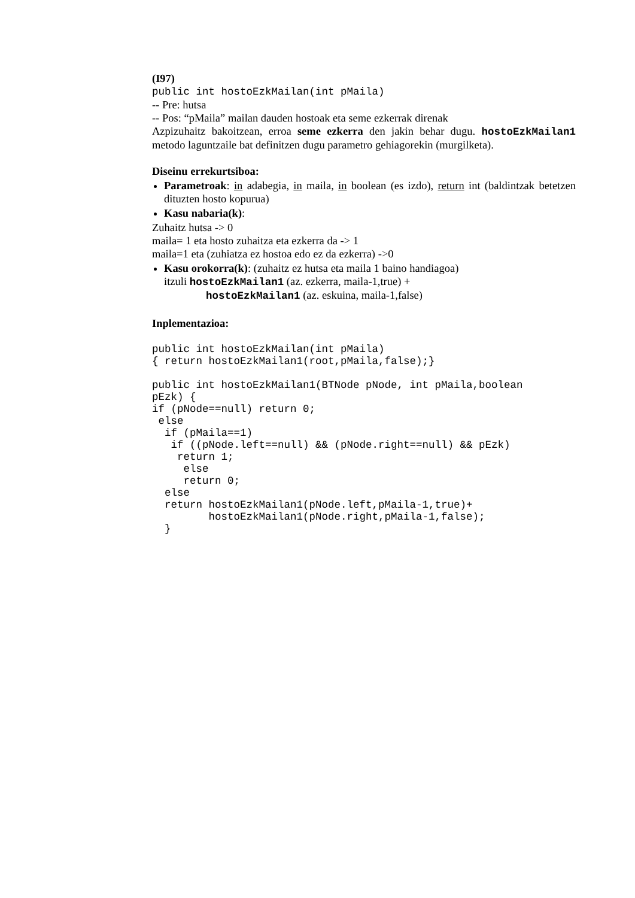(I97)
public int hostoEzkMailan(int pMaila)
-- Pre: hutsa
-- Pos: “pMaila” mailan dauden hostoak eta seme ezkerrak direnak
Azpizuhaitz bakoitzean, erroa seme ezkerra den jakin behar dugu. hostoEzkMailan1 metodo laguntzaile bat definitzen dugu parametro gehiagorekin (murgilketa).
Diseinu errekurtsiboa:
Parametroak: in adabegia, in maila, in boolean (es izdo), return int (baldintzak betetzen dituzten hosto kopurua)
Kasu nabaria(k):
Zuhaitz hutsa -> 0
maila= 1 eta hosto zuhaitza eta ezkerra da -> 1
maila=1 eta (zuhiatza ez hostoa edo ez da ezkerra) ->0
Kasu orokorra(k): (zuhaitz ez hutsa eta maila 1 baino handiagoa)
itzuli hostoEzkMailan1 (az. ezkerra, maila-1,true) +
hostoEzkMailan1 (az. eskuina, maila-1,false)
Inplementazioa:
public int hostoEzkMailan(int pMaila)
{ return hostoEzkMailan1(root,pMaila,false);}

public int hostoEzkMailan1(BTNode pNode, int pMaila,boolean
pEzk) {
if (pNode==null) return 0;
 else
  if (pMaila==1)
   if ((pNode.left==null) && (pNode.right==null) && pEzk)
    return 1;
     else
     return 0;
  else
  return hostoEzkMailan1(pNode.left,pMaila-1,true)+
         hostoEzkMailan1(pNode.right,pMaila-1,false);
  }